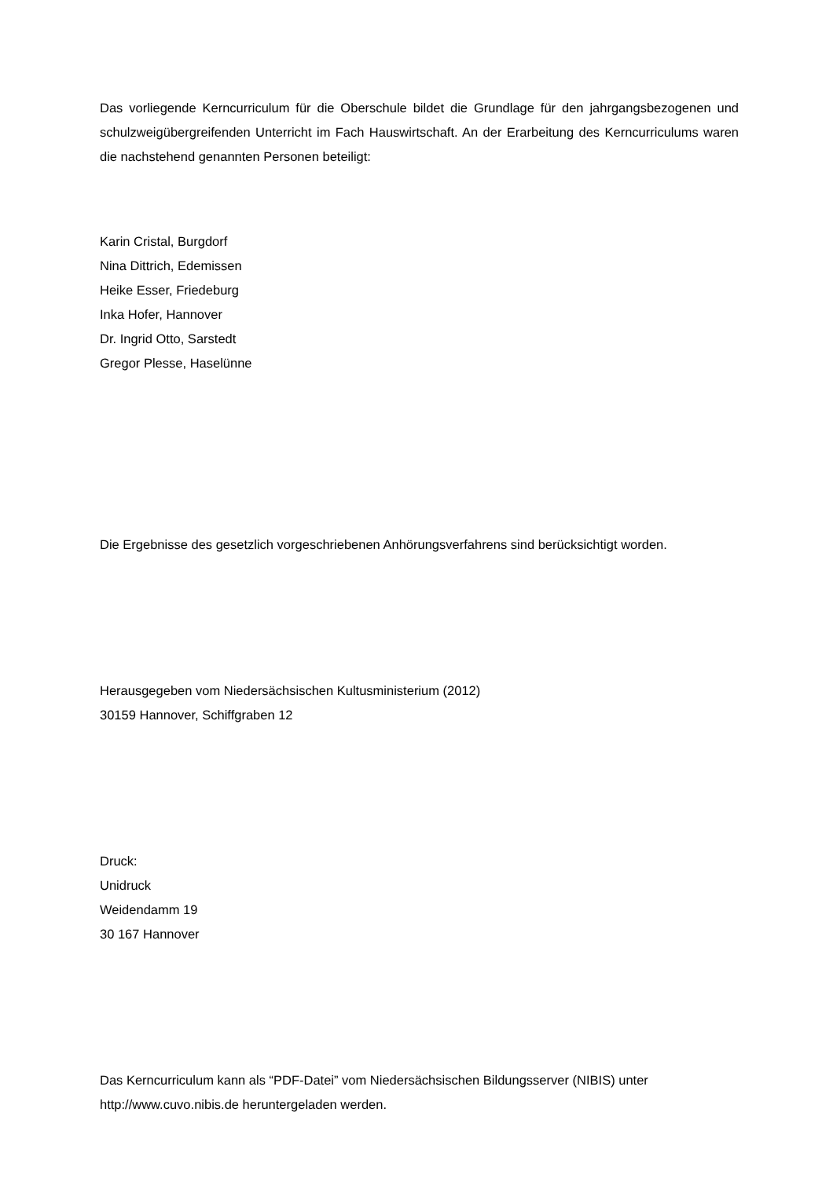Das vorliegende Kerncurriculum für die Oberschule bildet die Grundlage für den jahrgangsbezogenen und schulzweigübergreifenden Unterricht im Fach Hauswirtschaft. An der Erarbeitung des Kerncurriculums waren die nachstehend genannten Personen beteiligt:
Karin Cristal, Burgdorf
Nina Dittrich, Edemissen
Heike Esser, Friedeburg
Inka Hofer, Hannover
Dr. Ingrid Otto, Sarstedt
Gregor Plesse, Haselünne
Die Ergebnisse des gesetzlich vorgeschriebenen Anhörungsverfahrens sind berücksichtigt worden.
Herausgegeben vom Niedersächsischen Kultusministerium (2012)
30159 Hannover, Schiffgraben 12
Druck:
Unidruck
Weidendamm 19
30 167 Hannover
Das Kerncurriculum kann als “PDF-Datei” vom Niedersächsischen Bildungsserver (NIBIS) unter http://www.cuvo.nibis.de heruntergeladen werden.